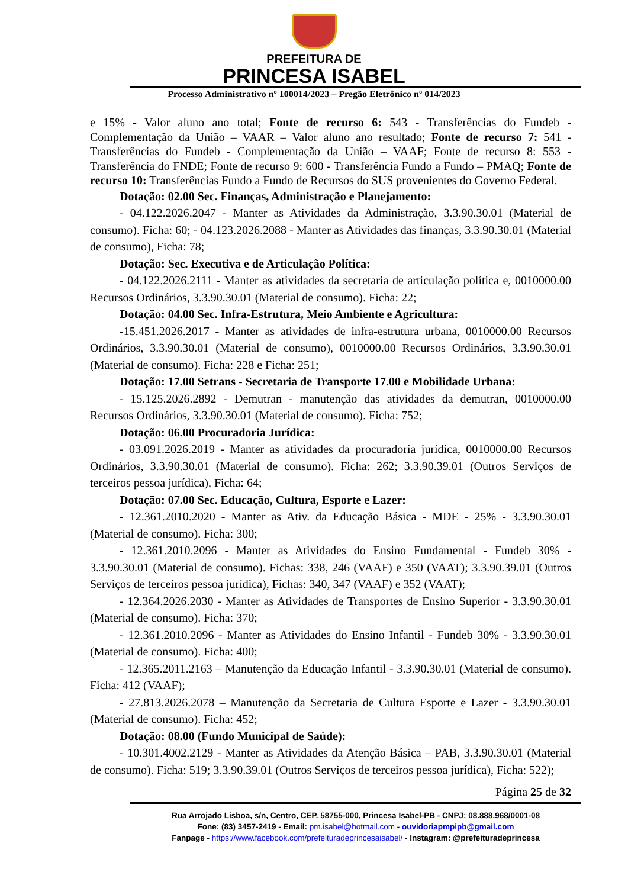PREFEITURA DE
PRINCESA ISABEL
Processo Administrativo nº 100014/2023 – Pregão Eletrônico nº 014/2023
e 15% - Valor aluno ano total; Fonte de recurso 6: 543 - Transferências do Fundeb - Complementação da União – VAAR – Valor aluno ano resultado; Fonte de recurso 7: 541 - Transferências do Fundeb - Complementação da União – VAAF; Fonte de recurso 8: 553 - Transferência do FNDE; Fonte de recurso 9: 600 - Transferência Fundo a Fundo – PMAQ; Fonte de recurso 10: Transferências Fundo a Fundo de Recursos do SUS provenientes do Governo Federal.
Dotação: 02.00 Sec. Finanças, Administração e Planejamento:
- 04.122.2026.2047 - Manter as Atividades da Administração, 3.3.90.30.01 (Material de consumo). Ficha: 60; - 04.123.2026.2088 - Manter as Atividades das finanças, 3.3.90.30.01 (Material de consumo), Ficha: 78;
Dotação: Sec. Executiva e de Articulação Política:
- 04.122.2026.2111 - Manter as atividades da secretaria de articulação política e, 0010000.00 Recursos Ordinários, 3.3.90.30.01 (Material de consumo). Ficha: 22;
Dotação: 04.00 Sec. Infra-Estrutura, Meio Ambiente e Agricultura:
-15.451.2026.2017 - Manter as atividades de infra-estrutura urbana, 0010000.00 Recursos Ordinários, 3.3.90.30.01 (Material de consumo), 0010000.00 Recursos Ordinários, 3.3.90.30.01 (Material de consumo). Ficha: 228 e Ficha: 251;
Dotação: 17.00 Setrans - Secretaria de Transporte 17.00 e Mobilidade Urbana:
- 15.125.2026.2892 - Demutran - manutenção das atividades da demutran, 0010000.00 Recursos Ordinários, 3.3.90.30.01 (Material de consumo). Ficha: 752;
Dotação: 06.00 Procuradoria Jurídica:
- 03.091.2026.2019 - Manter as atividades da procuradoria jurídica, 0010000.00 Recursos Ordinários, 3.3.90.30.01 (Material de consumo). Ficha: 262; 3.3.90.39.01 (Outros Serviços de terceiros pessoa jurídica), Ficha: 64;
Dotação: 07.00 Sec. Educação, Cultura, Esporte e Lazer:
- 12.361.2010.2020 - Manter as Ativ. da Educação Básica - MDE - 25% - 3.3.90.30.01 (Material de consumo). Ficha: 300;
- 12.361.2010.2096 - Manter as Atividades do Ensino Fundamental - Fundeb 30% - 3.3.90.30.01 (Material de consumo). Fichas: 338, 246 (VAAF) e 350 (VAAT); 3.3.90.39.01 (Outros Serviços de terceiros pessoa jurídica), Fichas: 340, 347 (VAAF) e 352 (VAAT);
- 12.364.2026.2030 - Manter as Atividades de Transportes de Ensino Superior - 3.3.90.30.01 (Material de consumo). Ficha: 370;
- 12.361.2010.2096 - Manter as Atividades do Ensino Infantil - Fundeb 30% - 3.3.90.30.01 (Material de consumo). Ficha: 400;
- 12.365.2011.2163 – Manutenção da Educação Infantil - 3.3.90.30.01 (Material de consumo). Ficha: 412 (VAAF);
- 27.813.2026.2078 – Manutenção da Secretaria de Cultura Esporte e Lazer - 3.3.90.30.01 (Material de consumo). Ficha: 452;
Dotação: 08.00 (Fundo Municipal de Saúde):
- 10.301.4002.2129 - Manter as Atividades da Atenção Básica – PAB, 3.3.90.30.01 (Material de consumo). Ficha: 519; 3.3.90.39.01 (Outros Serviços de terceiros pessoa jurídica), Ficha: 522);
Página 25 de 32
Rua Arrojado Lisboa, s/n, Centro, CEP. 58755-000, Princesa Isabel-PB - CNPJ: 08.888.968/0001-08
Fone: (83) 3457-2419 - Email: pm.isabel@hotmail.com - ouvidoriapmpipb@gmail.com
Fanpage - https://www.facebook.com/prefeituradeprincesaisabel/ - Instagram: @prefeituradeprincesa